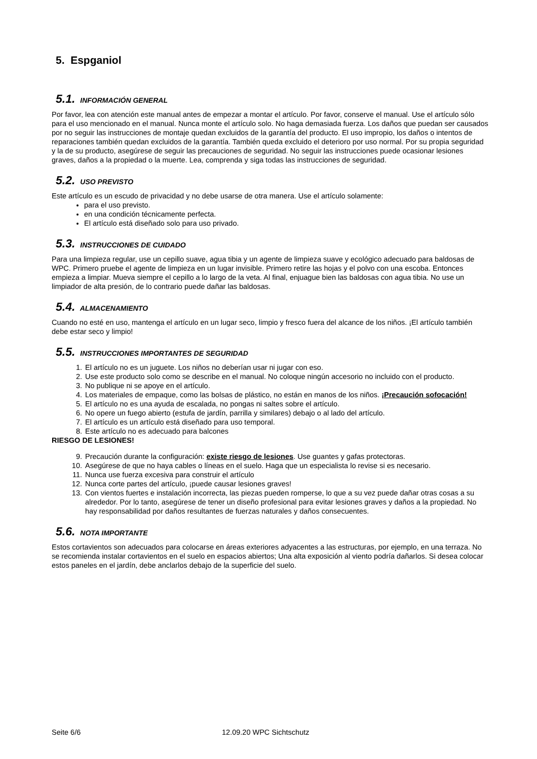5. Espganiol
5.1. INFORMACIÓN GENERAL
Por favor, lea con atención este manual antes de empezar a montar el artículo. Por favor, conserve el manual. Use el artículo sólo para el uso mencionado en el manual. Nunca monte el artículo solo. No haga demasiada fuerza. Los daños que puedan ser causados por no seguir las instrucciones de montaje quedan excluidos de la garantía del producto. El uso impropio, los daños o intentos de reparaciones también quedan excluidos de la garantía. También queda excluido el deterioro por uso normal. Por su propia seguridad y la de su producto, asegúrese de seguir las precauciones de seguridad. No seguir las instrucciones puede ocasionar lesiones graves, daños a la propiedad o la muerte. Lea, comprenda y siga todas las instrucciones de seguridad.
5.2. USO PREVISTO
Este artículo es un escudo de privacidad y no debe usarse de otra manera. Use el artículo solamente:
para el uso previsto.
en una condición técnicamente perfecta.
El artículo está diseñado solo para uso privado.
5.3. INSTRUCCIONES DE CUIDADO
Para una limpieza regular, use un cepillo suave, agua tibia y un agente de limpieza suave y ecológico adecuado para baldosas de WPC. Primero pruebe el agente de limpieza en un lugar invisible. Primero retire las hojas y el polvo con una escoba. Entonces empieza a limpiar. Mueva siempre el cepillo a lo largo de la veta. Al final, enjuague bien las baldosas con agua tibia. No use un limpiador de alta presión, de lo contrario puede dañar las baldosas.
5.4. ALMACENAMIENTO
Cuando no esté en uso, mantenga el artículo en un lugar seco, limpio y fresco fuera del alcance de los niños. ¡El artículo también debe estar seco y limpio!
5.5. INSTRUCCIONES IMPORTANTES DE SEGURIDAD
1. El artículo no es un juguete. Los niños no deberían usar ni jugar con eso.
2. Use este producto solo como se describe en el manual. No coloque ningún accesorio no incluido con el producto.
3. No publique ni se apoye en el artículo.
4. Los materiales de empaque, como las bolsas de plástico, no están en manos de los niños. ¡Precaución sofocación!
5. El artículo no es una ayuda de escalada, no pongas ni saltes sobre el artículo.
6. No opere un fuego abierto (estufa de jardín, parrilla y similares) debajo o al lado del artículo.
7. El artículo es un artículo está diseñado para uso temporal.
8. Este artículo no es adecuado para balcones
RIESGO DE LESIONES!
9. Precaución durante la configuración: existe riesgo de lesiones. Use guantes y gafas protectoras.
10. Asegúrese de que no haya cables o líneas en el suelo. Haga que un especialista lo revise si es necesario.
11. Nunca use fuerza excesiva para construir el artículo
12. Nunca corte partes del artículo, ¡puede causar lesiones graves!
13. Con vientos fuertes e instalación incorrecta, las piezas pueden romperse, lo que a su vez puede dañar otras cosas a su alrededor. Por lo tanto, asegúrese de tener un diseño profesional para evitar lesiones graves y daños a la propiedad. No hay responsabilidad por daños resultantes de fuerzas naturales y daños consecuentes.
5.6. NOTA IMPORTANTE
Estos cortavientos son adecuados para colocarse en áreas exteriores adyacentes a las estructuras, por ejemplo, en una terraza. No se recomienda instalar cortavientos en el suelo en espacios abiertos; Una alta exposición al viento podría dañarlos. Si desea colocar estos paneles en el jardín, debe anclarlos debajo de la superficie del suelo.
Seite 6/6 12.09.20 WPC Sichtschutz